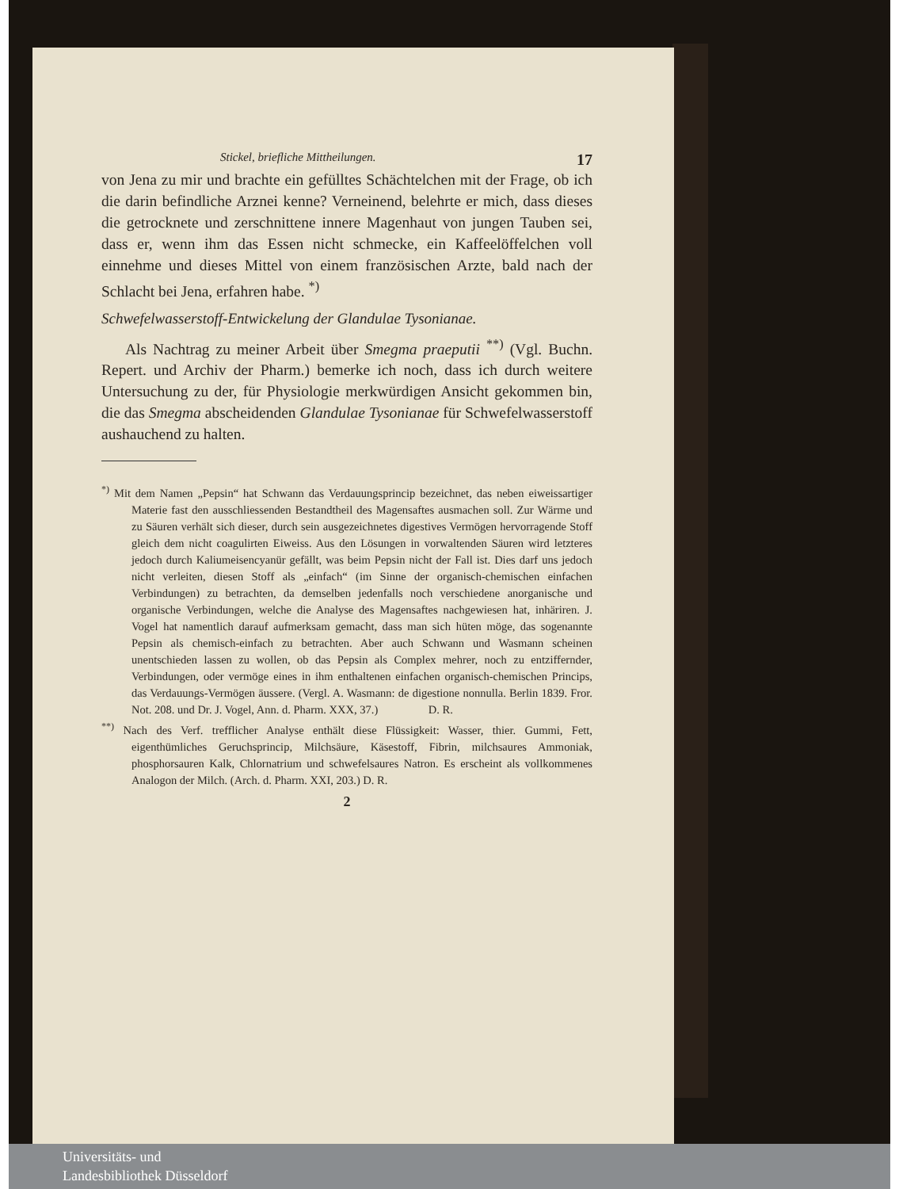Stickel, briefliche Mittheilungen. 17
von Jena zu mir und brachte ein gefülltes Schächtelchen mit der Frage, ob ich die darin befindliche Arznei kenne? Verneinend, belehrte er mich, dass dieses die getrocknete und zerschnittene innere Magenhaut von jungen Tauben sei, dass er, wenn ihm das Essen nicht schmecke, ein Kaffeelöffelchen voll einnehme und dieses Mittel von einem französischen Arzte, bald nach der Schlacht bei Jena, erfahren habe. <sup>*)</sup>
Schwefelwasserstoff-Entwickelung der Glandulae Tysonianae.
Als Nachtrag zu meiner Arbeit über Smegma praeputii <sup>**)</sup> (Vgl. Buchn. Repert. und Archiv der Pharm.) bemerke ich noch, dass ich durch weitere Untersuchung zu der, für Physiologie merkwürdigen Ansicht gekommen bin, die das Smegma abscheidenden Glandulae Tysonianae für Schwefelwasserstoff aushauchend zu halten.
<sup>*)</sup> Mit dem Namen „Pepsin“ hat Schwann das Verdauungsprincip bezeichnet, das neben eiweissartiger Materie fast den ausschliessenden Bestandtheil des Magensaftes ausmachen soll. Zur Wärme und zu Säuren verhält sich dieser, durch sein ausgezeichnetes digestives Vermögen hervorragende Stoff gleich dem nicht coagulirten Eiweiss. Aus den Lösungen in vorwaltenden Säuren wird letzteres jedoch durch Kaliumeisencyanür gefällt, was beim Pepsin nicht der Fall ist. Dies darf uns jedoch nicht verleiten, diesen Stoff als „einfach“ (im Sinne der organisch-chemischen einfachen Verbindungen) zu betrachten, da demselben jedenfalls noch verschiedene anorganische und organische Verbindungen, welche die Analyse des Magensaftes nachgewiesen hat, inhäriren. J. Vogel hat namentlich darauf aufmerksam gemacht, dass man sich hüten möge, das sogenannte Pepsin als chemisch-einfach zu betrachten. Aber auch Schwann und Wasmann scheinen unentschieden lassen zu wollen, ob das Pepsin als Complex mehrer, noch zu entziffernder, Verbindungen, oder vermöge eines in ihm enthaltenen einfachen organisch-chemischen Princips, das Verdauungs-Vermögen äussere. (Vergl. A. Wasmann: de digestione nonnulla. Berlin 1839. Fror. Not. 208. und Dr. J. Vogel, Ann. d. Pharm. XXX, 37.) D. R.
<sup>**)</sup> Nach des Verf. trefflicher Analyse enthält diese Flüssigkeit: Wasser, thier. Gummi, Fett, eigenthümliches Geruchsprincip, Milchsäure, Käsestoff, Fibrin, milchsaures Ammoniak, phosphorsauren Kalk, Chlornatrium und schwefelsaures Natron. Es erscheint als vollkommenes Analogon der Milch. (Arch. d. Pharm. XXI, 203.) D. R.
2
Universitäts- und
Landesbibliothek Düsseldorf